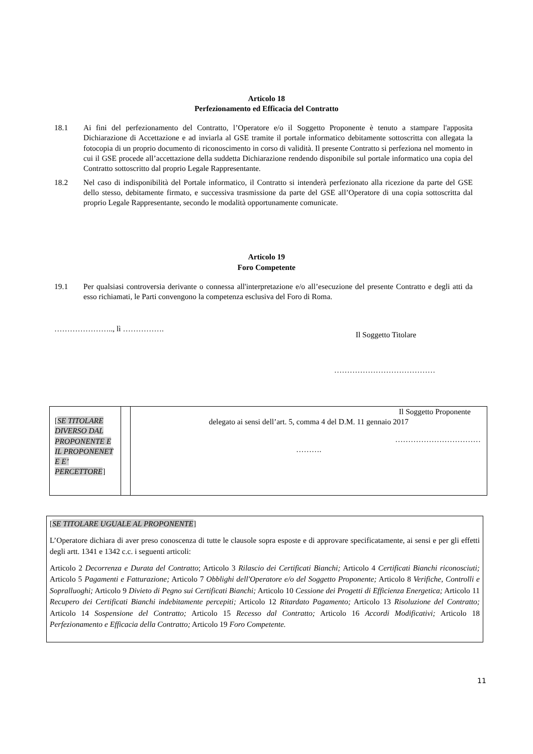Articolo 18
Perfezionamento ed Efficacia del Contratto
18.1 Ai fini del perfezionamento del Contratto, l’Operatore e/o il Soggetto Proponente è tenuto a stampare l'apposita Dichiarazione di Accettazione e ad inviarla al GSE tramite il portale informatico debitamente sottoscritta con allegata la fotocopia di un proprio documento di riconoscimento in corso di validità. Il presente Contratto si perfeziona nel momento in cui il GSE procede all’accettazione della suddetta Dichiarazione rendendo disponibile sul portale informatico una copia del Contratto sottoscritto dal proprio Legale Rappresentante.
18.2 Nel caso di indisponibilità del Portale informatico, il Contratto si intenderà perfezionato alla ricezione da parte del GSE dello stesso, debitamente firmato, e successiva trasmissione da parte del GSE all’Operatore di una copia sottoscritta dal proprio Legale Rappresentante, secondo le modalità opportunamente comunicate.
Articolo 19
Foro Competente
19.1 Per qualsiasi controversia derivante o connessa all'interpretazione e/o all’esecuzione del presente Contratto e degli atti da esso richiamati, le Parti convengono la competenza esclusiva del Foro di Roma.
………………….., lì ……………. Il Soggetto Titolare
…………………………………
| [ SE TITOLARE DIVERSO DAL PROPONENTE E IL PROPONENET E E’ PERCETTORE ] | | Il Soggetto Proponente delegato ai sensi dell’art. 5, comma 4 del D.M. 11 gennaio 2017 …………………………… ………. |
[SE TITOLARE UGUALE AL PROPONENTE]
L’Operatore dichiara di aver preso conoscenza di tutte le clausole sopra esposte e di approvare specificatamente, ai sensi e per gli effetti degli artt. 1341 e 1342 c.c. i seguenti articoli:
Articolo 2 Decorrenza e Durata del Contratto; Articolo 3 Rilascio dei Certificati Bianchi; Articolo 4 Certificati Bianchi riconosciuti; Articolo 5 Pagamenti e Fatturazione; Articolo 7 Obblighi dell'Operatore e/o del Soggetto Proponente; Articolo 8 Verifiche, Controlli e Sopralluoghi; Articolo 9 Divieto di Pegno sui Certificati Bianchi; Articolo 10 Cessione dei Progetti di Efficienza Energetica; Articolo 11 Recupero dei Certificati Bianchi indebitamente percepiti; Articolo 12 Ritardato Pagamento; Articolo 13 Risoluzione del Contratto; Articolo 14 Sospensione del Contratto; Articolo 15 Recesso dal Contratto; Articolo 16 Accordi Modificativi; Articolo 18 Perfezionamento e Efficacia della Contratto; Articolo 19 Foro Competente.
11